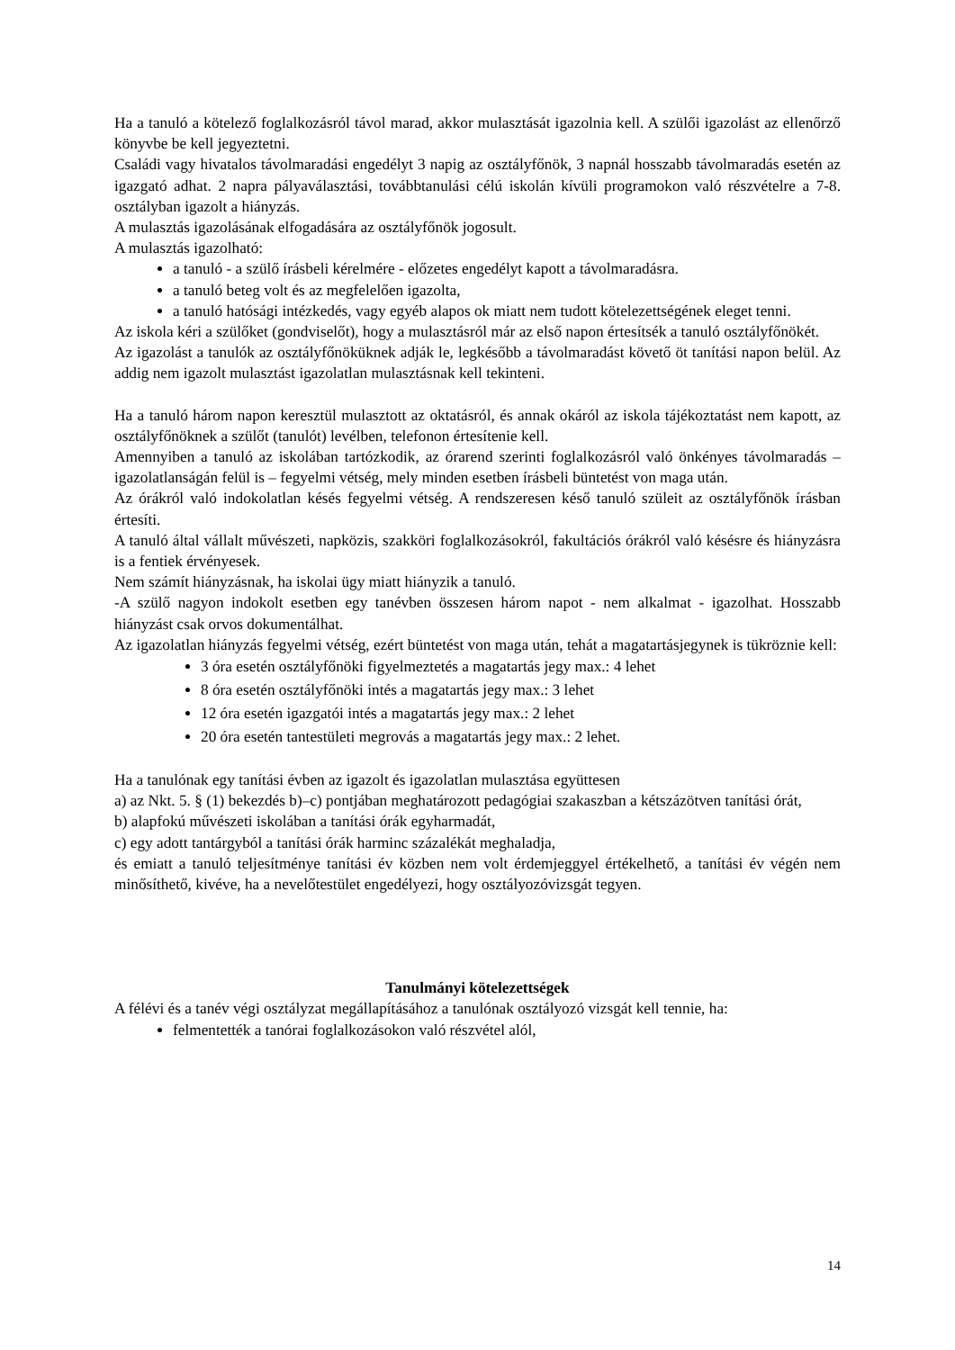Ha a tanuló a kötelező foglalkozásról távol marad, akkor mulasztását igazolnia kell. A szülői igazolást az ellenőrző könyvbe be kell jegyeztetni.
Családi vagy hivatalos távolmaradási engedélyt 3 napig az osztályfőnök, 3 napnál hosszabb távolmaradás esetén az igazgató adhat. 2 napra pályaválasztási, továbbtanulási célú iskolán kívüli programokon való részvételre a 7-8. osztályban igazolt a hiányzás.
A mulasztás igazolásának elfogadására az osztályfőnök jogosult.
A mulasztás igazolható:
a tanuló - a szülő írásbeli kérelmére - előzetes engedélyt kapott a távolmaradásra.
a tanuló beteg volt és az megfelelően igazolta,
a tanuló hatósági intézkedés, vagy egyéb alapos ok miatt nem tudott kötelezettségének eleget tenni.
Az iskola kéri a szülőket (gondviselőt), hogy a mulasztásról már az első napon értesítsék a tanuló osztályfőnökét.
Az igazolást a tanulók az osztályfőnöküknek adják le, legkésőbb a távolmaradást követő öt tanítási napon belül. Az addig nem igazolt mulasztást igazolatlan mulasztásnak kell tekinteni.
Ha a tanuló három napon keresztül mulasztott az oktatásról, és annak okáról az iskola tájékoztatást nem kapott, az osztályfőnöknek a szülőt (tanulót) levélben, telefonon értesítenie kell.
Amennyiben a tanuló az iskolában tartózkodik, az órarend szerinti foglalkozásról való önkényes távolmaradás – igazolatlanságán felül is – fegyelmi vétség, mely minden esetben írásbeli büntetést von maga után.
Az órákról való indokolatlan késés fegyelmi vétség. A rendszeresen késő tanuló szüleit az osztályfőnök írásban értesíti.
A tanuló által vállalt művészeti, napközis, szakköri foglalkozásokról, fakultációs órákról való késésre és hiányzásra is a fentiek érvényesek.
Nem számít hiányzásnak, ha iskolai ügy miatt hiányzik a tanuló.
-A szülő nagyon indokolt esetben egy tanévben összesen három napot - nem alkalmat - igazolhat. Hosszabb hiányzást csak orvos dokumentálhat.
Az igazolatlan hiányzás fegyelmi vétség, ezért büntetést von maga után, tehát a magatartásjegynek is tükröznie kell:
3 óra esetén osztályfőnöki figyelmeztetés a magatartás jegy max.: 4 lehet
8 óra esetén osztályfőnöki intés a magatartás jegy max.: 3 lehet
12 óra esetén igazgatói intés a magatartás jegy max.: 2 lehet
20 óra esetén tantestületi megrovás a magatartás jegy max.: 2 lehet.
Ha a tanulónak egy tanítási évben az igazolt és igazolatlan mulasztása együttesen
a) az Nkt. 5. § (1) bekezdés b)–c) pontjában meghatározott pedagógiai szakaszban a kétszázötven tanítási órát,
b) alapfokú művészeti iskolában a tanítási órák egyharmadát,
c) egy adott tantárgyból a tanítási órák harminc százalékát meghaladja,
és emiatt a tanuló teljesítménye tanítási év közben nem volt érdemjeggyel értékelhető, a tanítási év végén nem minősíthető, kivéve, ha a nevelőtestület engedélyezi, hogy osztályozóvizsgát tegyen.
Tanulmányi kötelezettségek
A félévi és a tanév végi osztályzat megállapításához a tanulónak osztályozó vizsgát kell tennie, ha:
felmentették a tanórai foglalkozásokon való részvétel alól,
14